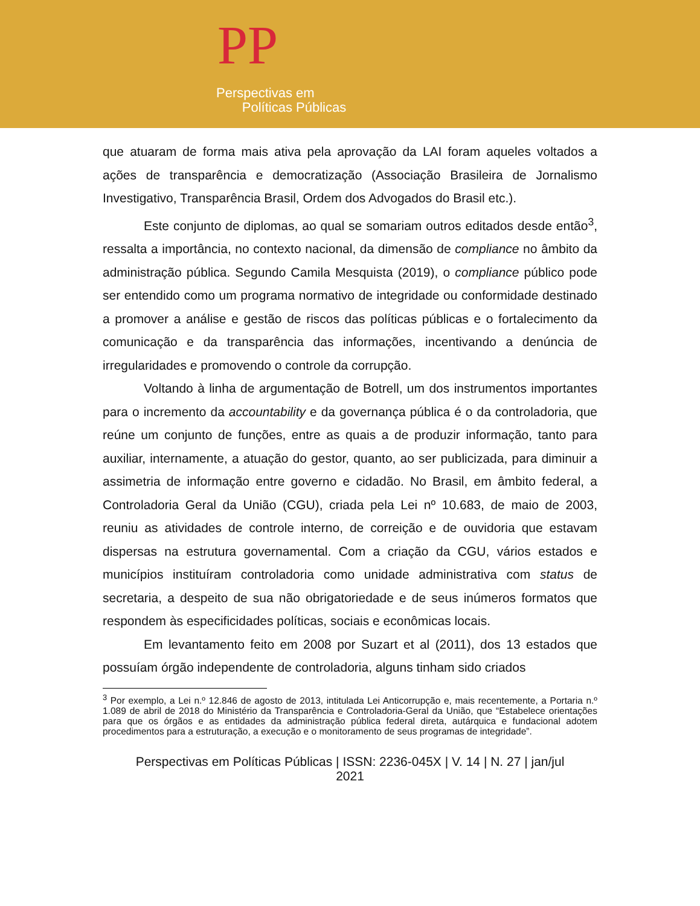PP
Perspectivas em
Políticas Públicas
que atuaram de forma mais ativa pela aprovação da LAI foram aqueles voltados a ações de transparência e democratização (Associação Brasileira de Jornalismo Investigativo, Transparência Brasil, Ordem dos Advogados do Brasil etc.).
Este conjunto de diplomas, ao qual se somariam outros editados desde então<sup>3</sup>, ressalta a importância, no contexto nacional, da dimensão de compliance no âmbito da administração pública. Segundo Camila Mesquista (2019), o compliance público pode ser entendido como um programa normativo de integridade ou conformidade destinado a promover a análise e gestão de riscos das políticas públicas e o fortalecimento da comunicação e da transparência das informações, incentivando a denúncia de irregularidades e promovendo o controle da corrupção.
Voltando à linha de argumentação de Botrell, um dos instrumentos importantes para o incremento da accountability e da governança pública é o da controladoria, que reúne um conjunto de funções, entre as quais a de produzir informação, tanto para auxiliar, internamente, a atuação do gestor, quanto, ao ser publicizada, para diminuir a assimetria de informação entre governo e cidadão. No Brasil, em âmbito federal, a Controladoria Geral da União (CGU), criada pela Lei nº 10.683, de maio de 2003, reuniu as atividades de controle interno, de correição e de ouvidoria que estavam dispersas na estrutura governamental. Com a criação da CGU, vários estados e municípios instituíram controladoria como unidade administrativa com status de secretaria, a despeito de sua não obrigatoriedade e de seus inúmeros formatos que respondem às especificidades políticas, sociais e econômicas locais.
Em levantamento feito em 2008 por Suzart et al (2011), dos 13 estados que possuíam órgão independente de controladoria, alguns tinham sido criados
<sup>3</sup> Por exemplo, a Lei n.º 12.846 de agosto de 2013, intitulada Lei Anticorrupção e, mais recentemente, a Portaria n.º 1.089 de abril de 2018 do Ministério da Transparência e Controladoria-Geral da União, que “Estabelece orientações para que os órgãos e as entidades da administração pública federal direta, autárquica e fundacional adotem procedimentos para a estruturação, a execução e o monitoramento de seus programas de integridade”.
Perspectivas em Políticas Públicas | ISSN: 2236-045X | V. 14 | N. 27 | jan/jul
2021